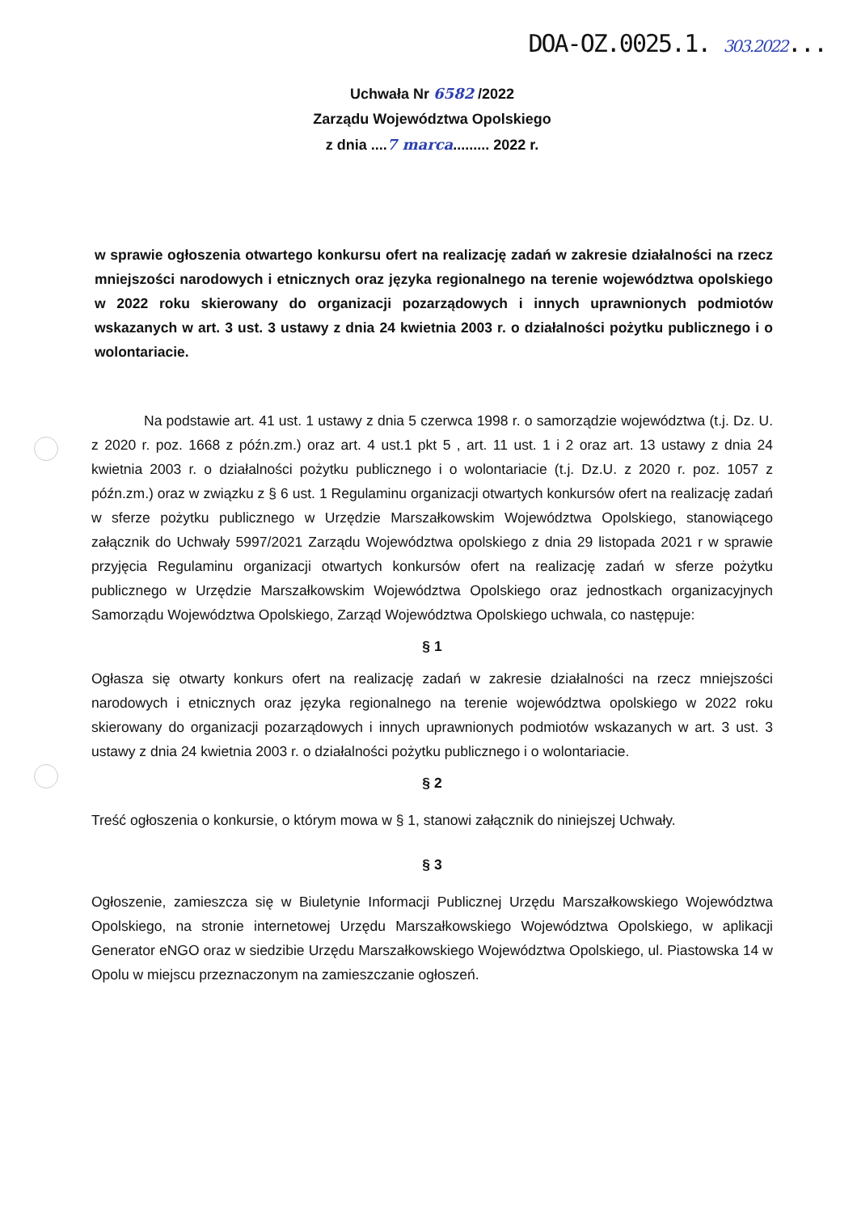DOA-OZ.0025.1. 303.2022...
Uchwała Nr 6582 /2022
Zarządu Województwa Opolskiego
z dnia ....7 marca......... 2022 r.
w sprawie ogłoszenia otwartego konkursu ofert na realizację zadań w zakresie działalności na rzecz mniejszości narodowych i etnicznych oraz języka regionalnego na terenie województwa opolskiego w 2022 roku skierowany do organizacji pozarządowych i innych uprawnionych podmiotów wskazanych w art. 3 ust. 3 ustawy z dnia 24 kwietnia 2003 r. o działalności pożytku publicznego i o wolontariacie.
Na podstawie art. 41 ust. 1 ustawy z dnia 5 czerwca 1998 r. o samorządzie województwa (t.j. Dz. U. z 2020 r. poz. 1668 z późn.zm.) oraz art. 4 ust.1 pkt 5 , art. 11 ust. 1 i 2 oraz art. 13 ustawy z dnia 24 kwietnia 2003 r. o działalności pożytku publicznego i o wolontariacie (t.j. Dz.U. z 2020 r. poz. 1057 z późn.zm.) oraz w związku z § 6 ust. 1 Regulaminu organizacji otwartych konkursów ofert na realizację zadań w sferze pożytku publicznego w Urzędzie Marszałkowskim Województwa Opolskiego, stanowiącego załącznik do Uchwały 5997/2021 Zarządu Województwa opolskiego z dnia 29 listopada 2021 r w sprawie przyjęcia Regulaminu organizacji otwartych konkursów ofert na realizację zadań w sferze pożytku publicznego w Urzędzie Marszałkowskim Województwa Opolskiego oraz jednostkach organizacyjnych Samorządu Województwa Opolskiego, Zarząd Województwa Opolskiego uchwala, co następuje:
§ 1
Ogłasza się otwarty konkurs ofert na realizację zadań w zakresie działalności na rzecz mniejszości narodowych i etnicznych oraz języka regionalnego na terenie województwa opolskiego w 2022 roku skierowany do organizacji pozarządowych i innych uprawnionych podmiotów wskazanych w art. 3 ust. 3 ustawy z dnia 24 kwietnia 2003 r. o działalności pożytku publicznego i o wolontariacie.
§ 2
Treść ogłoszenia o konkursie, o którym mowa w § 1, stanowi załącznik do niniejszej Uchwały.
§ 3
Ogłoszenie, zamieszcza się w Biuletynie Informacji Publicznej Urzędu Marszałkowskiego Województwa Opolskiego, na stronie internetowej Urzędu Marszałkowskiego Województwa Opolskiego, w aplikacji Generator eNGO oraz w siedzibie Urzędu Marszałkowskiego Województwa Opolskiego, ul. Piastowska 14 w Opolu w miejscu przeznaczonym na zamieszczanie ogłoszeń.